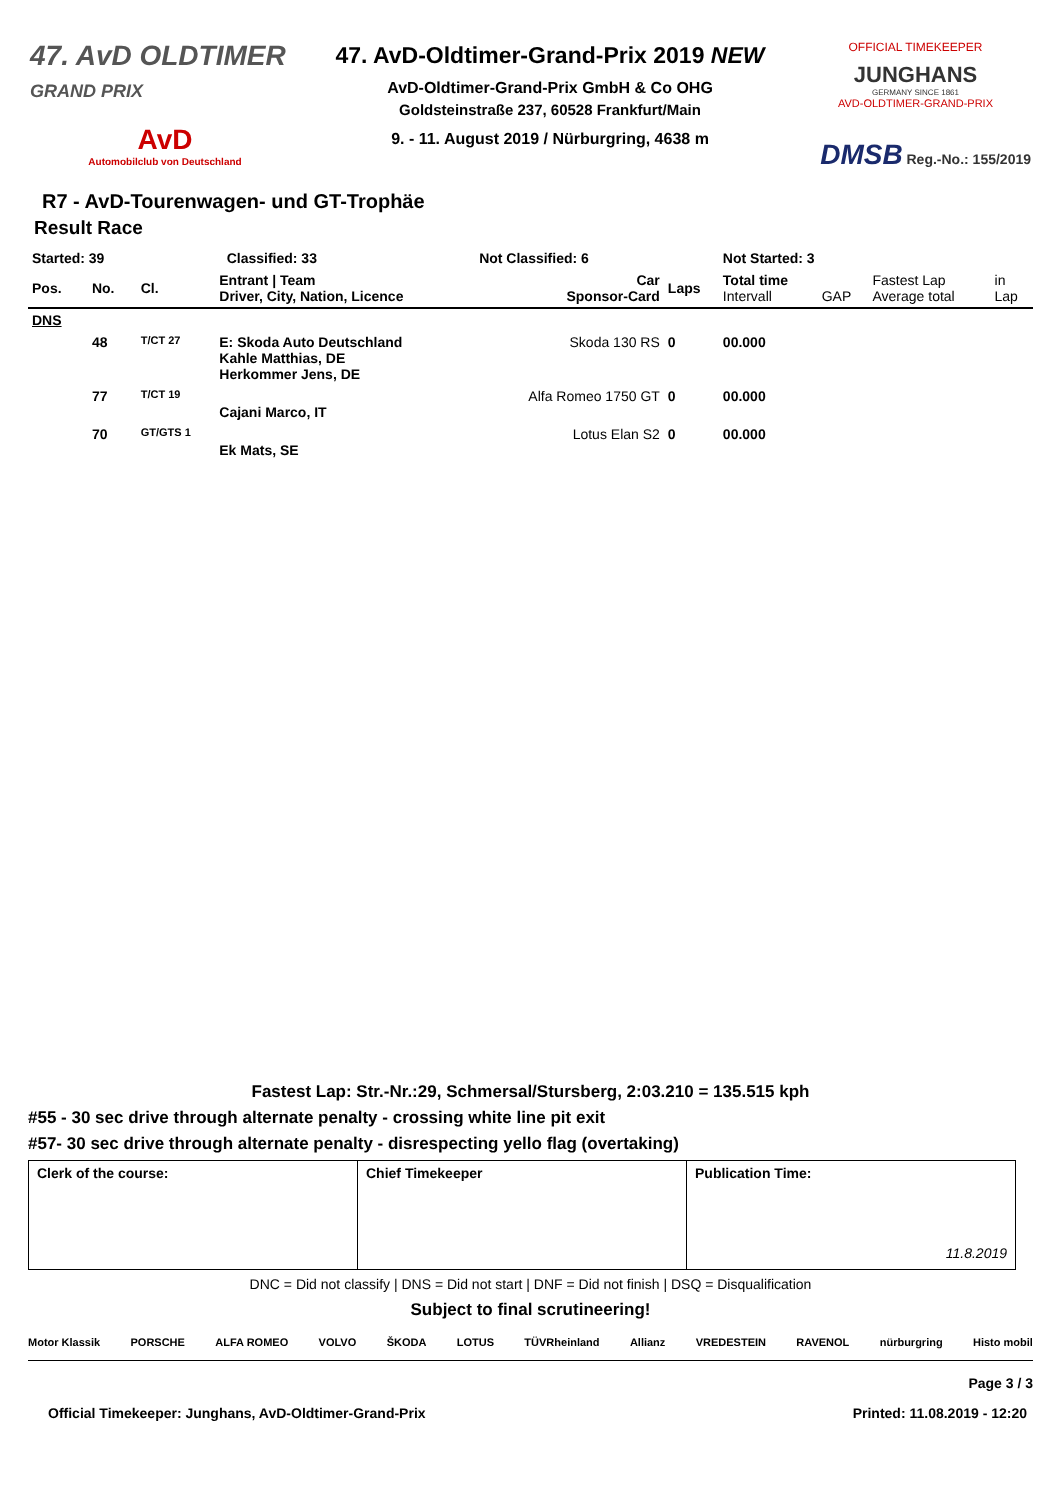47. AvD OLDTIMER
GRAND PRIX
AvD
Automobilclub von Deutschland
47. AvD-Oldtimer-Grand-Prix 2019 NEW
AvD-Oldtimer-Grand-Prix GmbH & Co OHG
Goldsteinstraße 237, 60528 Frankfurt/Main
9. - 11. August 2019 / Nürburgring, 4638 m
OFFICIAL TIMEKEEPER
JUNGHANS
GERMANY SINCE 1861
AVD-OLDTIMER-GRAND-PRIX
DMSB Reg.-No.: 155/2019
R7 - AvD-Tourenwagen- und GT-Trophäe
Result Race
| Started: 39 | | Classified: 33 | | Not Classified: 6 | | Not Started: 3 | | | |
| --- | --- | --- | --- | --- | --- | --- | --- | --- | --- |
| Pos. | No. | Cl. | Entrant / Team Driver, City, Nation, Licence | Car Sponsor-Card | Laps | Total time Intervall | GAP | Fastest Lap Average total | in Lap |
| DNS | | | | | | | | | |
| | 48 | T/CT 27 | E: Skoda Auto Deutschland Kahle Matthias, DE Herkommer Jens, DE | Skoda 130 RS | 0 | 00.000 | | | |
| | 77 | T/CT 19 | Cajani Marco, IT | Alfa Romeo 1750 GT | 0 | 00.000 | | | |
| | 70 | GT/GTS 1 | Ek Mats, SE | Lotus Elan S2 | 0 | 00.000 | | | |
Fastest Lap: Str.-Nr.:29, Schmersal/Stursberg, 2:03.210 = 135.515 kph
#55 - 30 sec drive through alternate penalty - crossing white line pit exit
#57- 30 sec drive through alternate penalty - disrespecting yello flag (overtaking)
| Clerk of the course: | Chief Timekeeper | Publication Time: 11.8.2019 |
DNC = Did not classify | DNS = Did not start | DNF = Did not finish | DSQ = Disqualification
Subject to final scrutineering!
Motor Klassik PORSCHE ALFA ROMEO VOLVO ŠKODA LOTUS TÜVRheinland Allianz VREDESTEIN RAVENOL nürburgring Histo mobil
Page 3 / 3
Official Timekeeper: Junghans, AvD-Oldtimer-Grand-Prix Printed: 11.08.2019 - 12:20